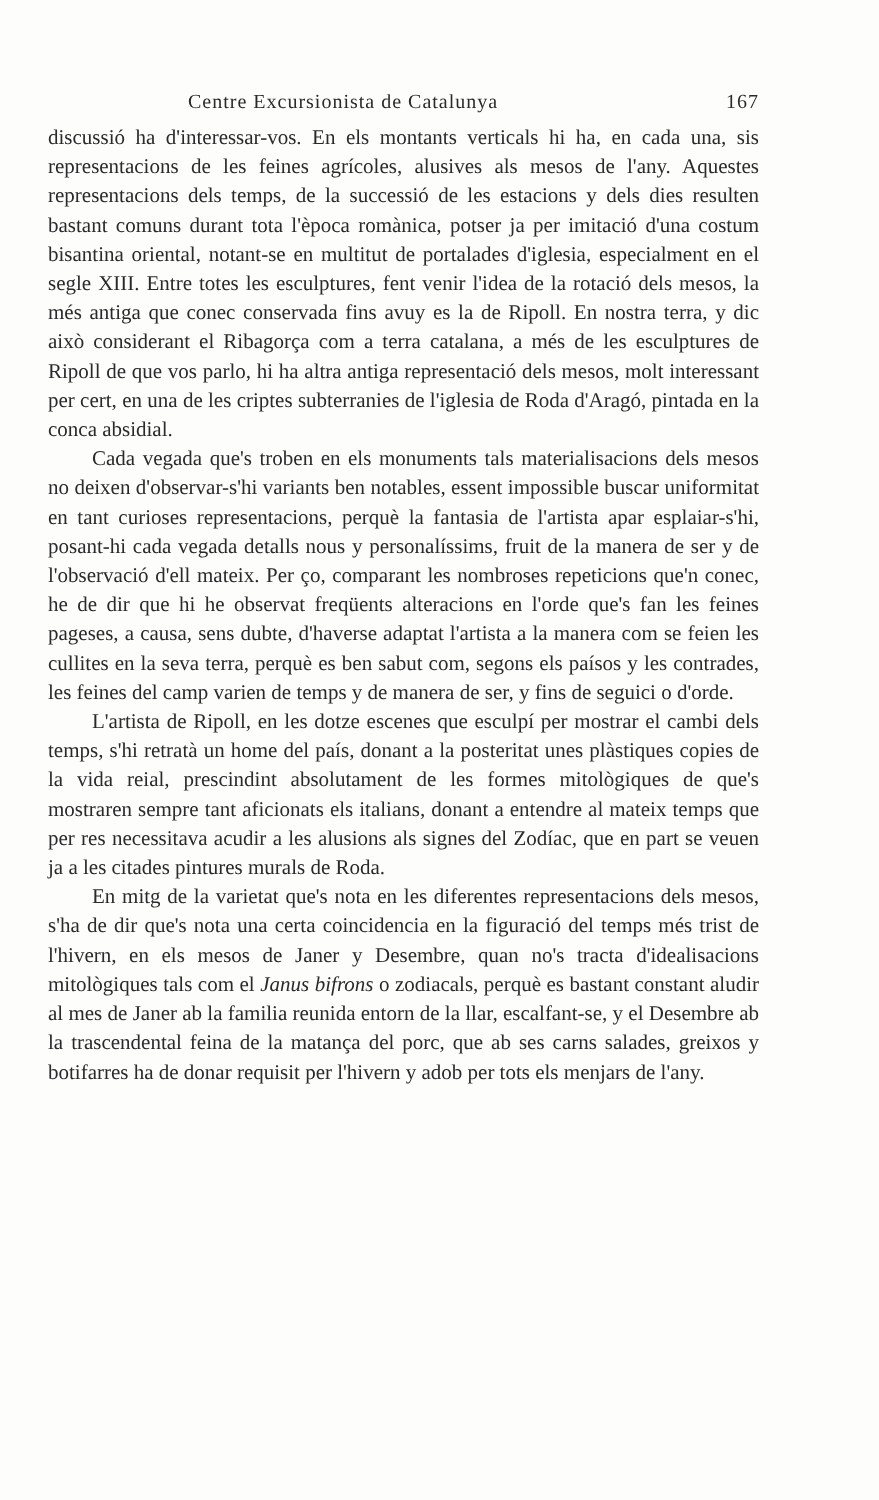Centre Excursionista de Catalunya 167
discussió ha d'interessar-vos. En els montants verticals hi ha, en cada una, sis representacions de les feines agrícoles, alusives als mesos de l'any. Aquestes representacions dels temps, de la successió de les estacions y dels dies resulten bastant comuns durant tota l'època romànica, potser ja per imitació d'una costum bisantina oriental, notant-se en multitut de portalades d'iglesia, especialment en el segle XIII. Entre totes les esculptures, fent venir l'idea de la rotació dels mesos, la més antiga que conec conservada fins avuy es la de Ripoll. En nostra terra, y dic això considerant el Ribagorça com a terra catalana, a més de les esculptures de Ripoll de que vos parlo, hi ha altra antiga representació dels mesos, molt interessant per cert, en una de les criptes subterranies de l'iglesia de Roda d'Aragó, pintada en la conca absidial.
Cada vegada que's troben en els monuments tals materialisacions dels mesos no deixen d'observar-s'hi variants ben notables, essent impossible buscar uniformitat en tant curioses representacions, perquè la fantasia de l'artista apar esplaiar-s'hi, posant-hi cada vegada detalls nous y personalíssims, fruit de la manera de ser y de l'observació d'ell mateix. Per ço, comparant les nombroses repeticions que'n conec, he de dir que hi he observat freqüents alteracions en l'orde que's fan les feines pageses, a causa, sens dubte, d'haverse adaptat l'artista a la manera com se feien les cullites en la seva terra, perquè es ben sabut com, segons els paísos y les contrades, les feines del camp varien de temps y de manera de ser, y fins de seguici o d'orde.
L'artista de Ripoll, en les dotze escenes que esculpí per mostrar el cambi dels temps, s'hi retratà un home del país, donant a la posteritat unes plàstiques copies de la vida reial, prescindint absolutament de les formes mitològiques de que's mostraren sempre tant aficionats els italians, donant a entendre al mateix temps que per res necessitava acudir a les alusions als signes del Zodíac, que en part se veuen ja a les citades pintures murals de Roda.
En mitg de la varietat que's nota en les diferentes representacions dels mesos, s'ha de dir que's nota una certa coincidencia en la figuració del temps més trist de l'hivern, en els mesos de Janer y Desembre, quan no's tracta d'idealisacions mitològiques tals com el Janus bifrons o zodiacals, perquè es bastant constant aludir al mes de Janer ab la familia reunida entorn de la llar, escalfant-se, y el Desembre ab la trascendental feina de la matança del porc, que ab ses carns salades, greixos y botifarres ha de donar requisit per l'hivern y adob per tots els menjars de l'any.